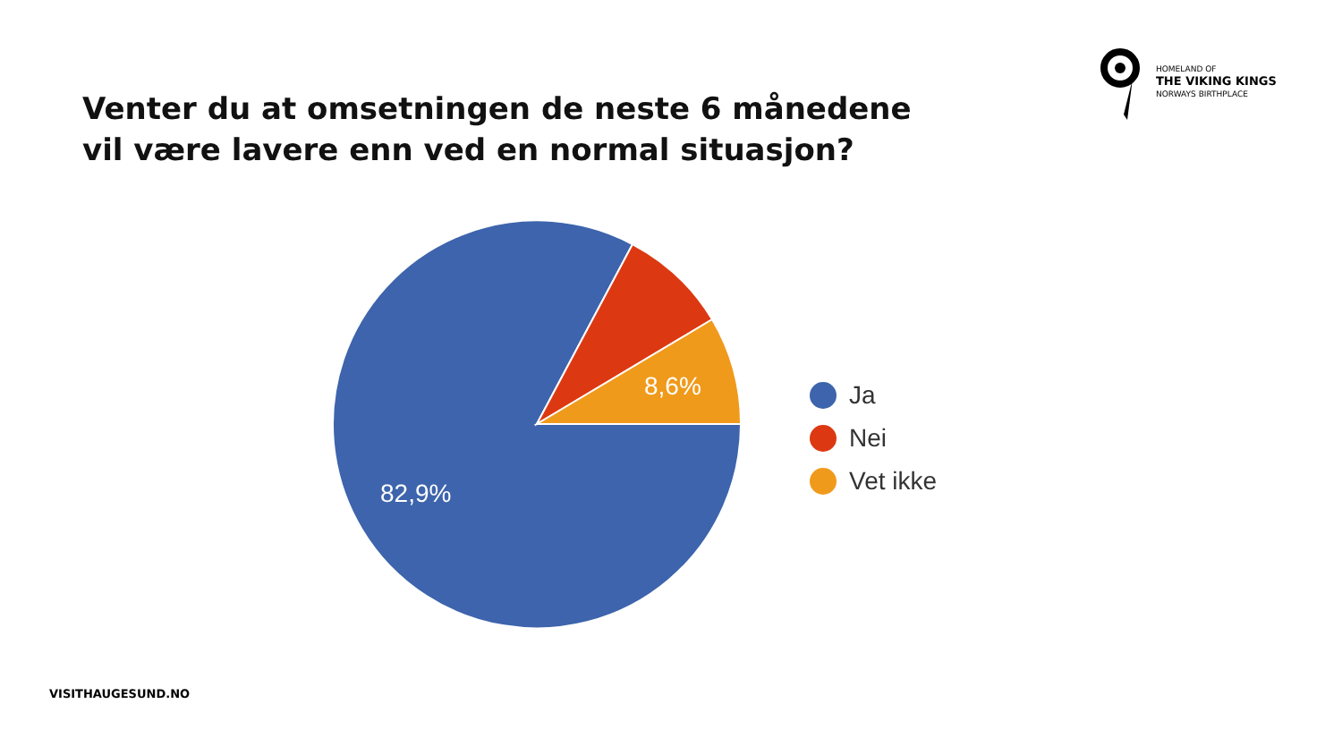HOMELAND OF
THE VIKING KINGS
NORWAYS BIRTHPLACE
Venter du at omsetningen de neste 6 månedene
vil være lavere enn ved en normal situasjon?
8,6%
82,9%
Ja
Nei
Vet ikke
VISITHAUGESUND.NO